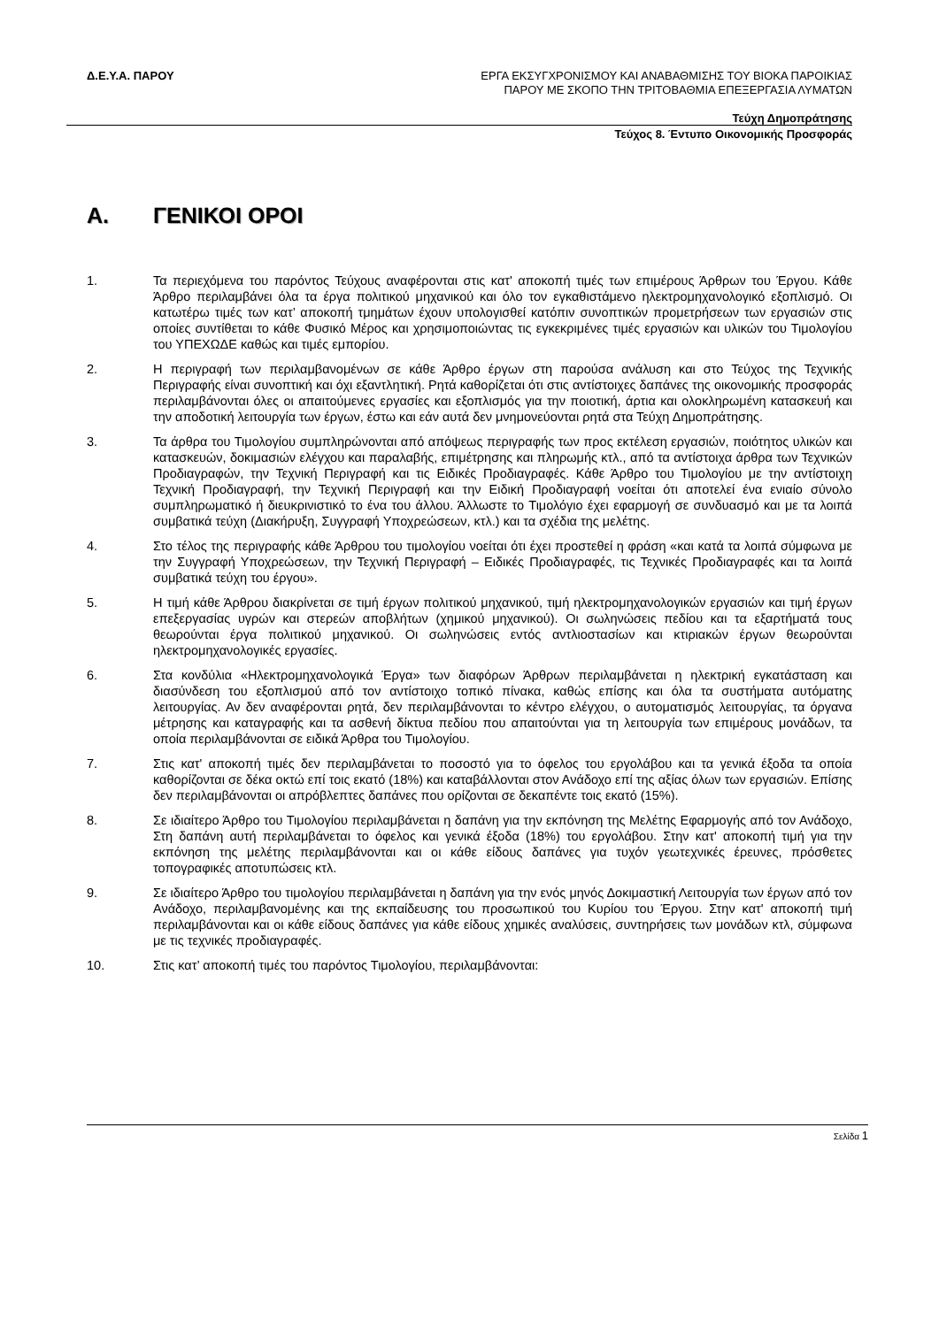Δ.Ε.Υ.Α. ΠΑΡΟΥ
ΕΡΓΑ ΕΚΣΥΓΧΡΟΝΙΣΜΟΥ ΚΑΙ ΑΝΑΒΑΘΜΙΣΗΣ ΤΟΥ ΒΙΟΚΑ ΠΑΡΟΙΚΙΑΣ
ΠΑΡΟΥ ΜΕ ΣΚΟΠΟ ΤΗΝ ΤΡΙΤΟΒΑΘΜΙΑ ΕΠΕΞΕΡΓΑΣΙΑ ΛΥΜΑΤΩΝ
Τεύχη Δημοπράτησης
Τεύχος 8. Έντυπο Οικονομικής Προσφοράς
Α. ΓΕΝΙΚΟΙ ΟΡΟΙ
1. Τα περιεχόμενα του παρόντος Τεύχους αναφέρονται στις κατ' αποκοπή τιμές των επιμέρους Άρθρων του Έργου. Κάθε Άρθρο περιλαμβάνει όλα τα έργα πολιτικού μηχανικού και όλο τον εγκαθιστάμενο ηλεκτρομηχανολογικό εξοπλισμό. Οι κατωτέρω τιμές των κατ’ αποκοπή τμημάτων έχουν υπολογισθεί κατόπιν συνοπτικών προμετρήσεων των εργασιών στις οποίες συντίθεται το κάθε Φυσικό Μέρος και χρησιμοποιώντας τις εγκεκριμένες τιμές εργασιών και υλικών του Τιμολογίου του ΥΠΕΧΩΔΕ καθώς και τιμές εμπορίου.
2. Η περιγραφή των περιλαμβανομένων σε κάθε Άρθρο έργων στη παρούσα ανάλυση και στο Τεύχος της Τεχνικής Περιγραφής είναι συνοπτική και όχι εξαντλητική. Ρητά καθορίζεται ότι στις αντίστοιχες δαπάνες της οικονομικής προσφοράς περιλαμβάνονται όλες οι απαιτούμενες εργασίες και εξοπλισμός για την ποιοτική, άρτια και ολοκληρωμένη κατασκευή και την αποδοτική λειτουργία των έργων, έστω και εάν αυτά δεν μνημονεύονται ρητά στα Τεύχη Δημοπράτησης.
3. Τα άρθρα του Τιμολογίου συμπληρώνονται από απόψεως περιγραφής των προς εκτέλεση εργασιών, ποιότητος υλικών και κατασκευών, δοκιμασιών ελέγχου και παραλαβής, επιμέτρησης και πληρωμής κτλ., από τα αντίστοιχα άρθρα των Τεχνικών Προδιαγραφών, την Τεχνική Περιγραφή και τις Ειδικές Προδιαγραφές. Κάθε Άρθρο του Τιμολογίου με την αντίστοιχη Τεχνική Προδιαγραφή, την Τεχνική Περιγραφή και την Ειδική Προδιαγραφή νοείται ότι αποτελεί ένα ενιαίο σύνολο συμπληρωματικό ή διευκρινιστικό το ένα του άλλου. Άλλωστε το Τιμολόγιο έχει εφαρμογή σε συνδυασμό και με τα λοιπά συμβατικά τεύχη (Διακήρυξη, Συγγραφή Υποχρεώσεων, κτλ.) και τα σχέδια της μελέτης.
4. Στο τέλος της περιγραφής κάθε Άρθρου του τιμολογίου νοείται ότι έχει προστεθεί η φράση «και κατά τα λοιπά σύμφωνα με την Συγγραφή Υποχρεώσεων, την Τεχνική Περιγραφή – Ειδικές Προδιαγραφές, τις Τεχνικές Προδιαγραφές και τα λοιπά συμβατικά τεύχη του έργου».
5. Η τιμή κάθε Άρθρου διακρίνεται σε τιμή έργων πολιτικού μηχανικού, τιμή ηλεκτρομηχανολογικών εργασιών και τιμή έργων επεξεργασίας υγρών και στερεών αποβλήτων (χημικού μηχανικού). Οι σωληνώσεις πεδίου και τα εξαρτήματά τους θεωρούνται έργα πολιτικού μηχανικού. Οι σωληνώσεις εντός αντλιοστασίων και κτιριακών έργων θεωρούνται ηλεκτρομηχανολογικές εργασίες.
6. Στα κονδύλια «Ηλεκτρομηχανολογικά Έργα» των διαφόρων Άρθρων περιλαμβάνεται η ηλεκτρική εγκατάσταση και διασύνδεση του εξοπλισμού από τον αντίστοιχο τοπικό πίνακα, καθώς επίσης και όλα τα συστήματα αυτόματης λειτουργίας. Αν δεν αναφέρονται ρητά, δεν περιλαμβάνονται το κέντρο ελέγχου, ο αυτοματισμός λειτουργίας, τα όργανα μέτρησης και καταγραφής και τα ασθενή δίκτυα πεδίου που απαιτούνται για τη λειτουργία των επιμέρους μονάδων, τα οποία περιλαμβάνονται σε ειδικά Άρθρα του Τιμολογίου.
7. Στις κατ' αποκοπή τιμές δεν περιλαμβάνεται το ποσοστό για το όφελος του εργολάβου και τα γενικά έξοδα τα οποία καθορίζονται σε δέκα οκτώ επί τοις εκατό (18%) και καταβάλλονται στον Ανάδοχο επί της αξίας όλων των εργασιών. Επίσης δεν περιλαμβάνονται οι απρόβλεπτες δαπάνες που ορίζονται σε δεκαπέντε τοις εκατό (15%).
8. Σε ιδιαίτερο Άρθρο του Τιμολογίου περιλαμβάνεται η δαπάνη για την εκπόνηση της Μελέτης Εφαρμογής από τον Ανάδοχο, Στη δαπάνη αυτή περιλαμβάνεται το όφελος και γενικά έξοδα (18%) του εργολάβου. Στην κατ' αποκοπή τιμή για την εκπόνηση της μελέτης περιλαμβάνονται και οι κάθε είδους δαπάνες για τυχόν γεωτεχνικές έρευνες, πρόσθετες τοπογραφικές αποτυπώσεις κτλ.
9. Σε ιδιαίτερο Άρθρο του τιμολογίου περιλαμβάνεται η δαπάνη για την ενός μηνός Δοκιμαστική Λειτουργία των έργων από τον Ανάδοχο, περιλαμβανομένης και της εκπαίδευσης του προσωπικού του Κυρίου του Έργου. Στην κατ' αποκοπή τιμή περιλαμβάνονται και οι κάθε είδους δαπάνες για κάθε είδους χημικές αναλύσεις, συντηρήσεις των μονάδων κτλ, σύμφωνα με τις τεχνικές προδιαγραφές.
10. Στις κατ’ αποκοπή τιμές του παρόντος Τιμολογίου, περιλαμβάνονται:
Σελίδα 1